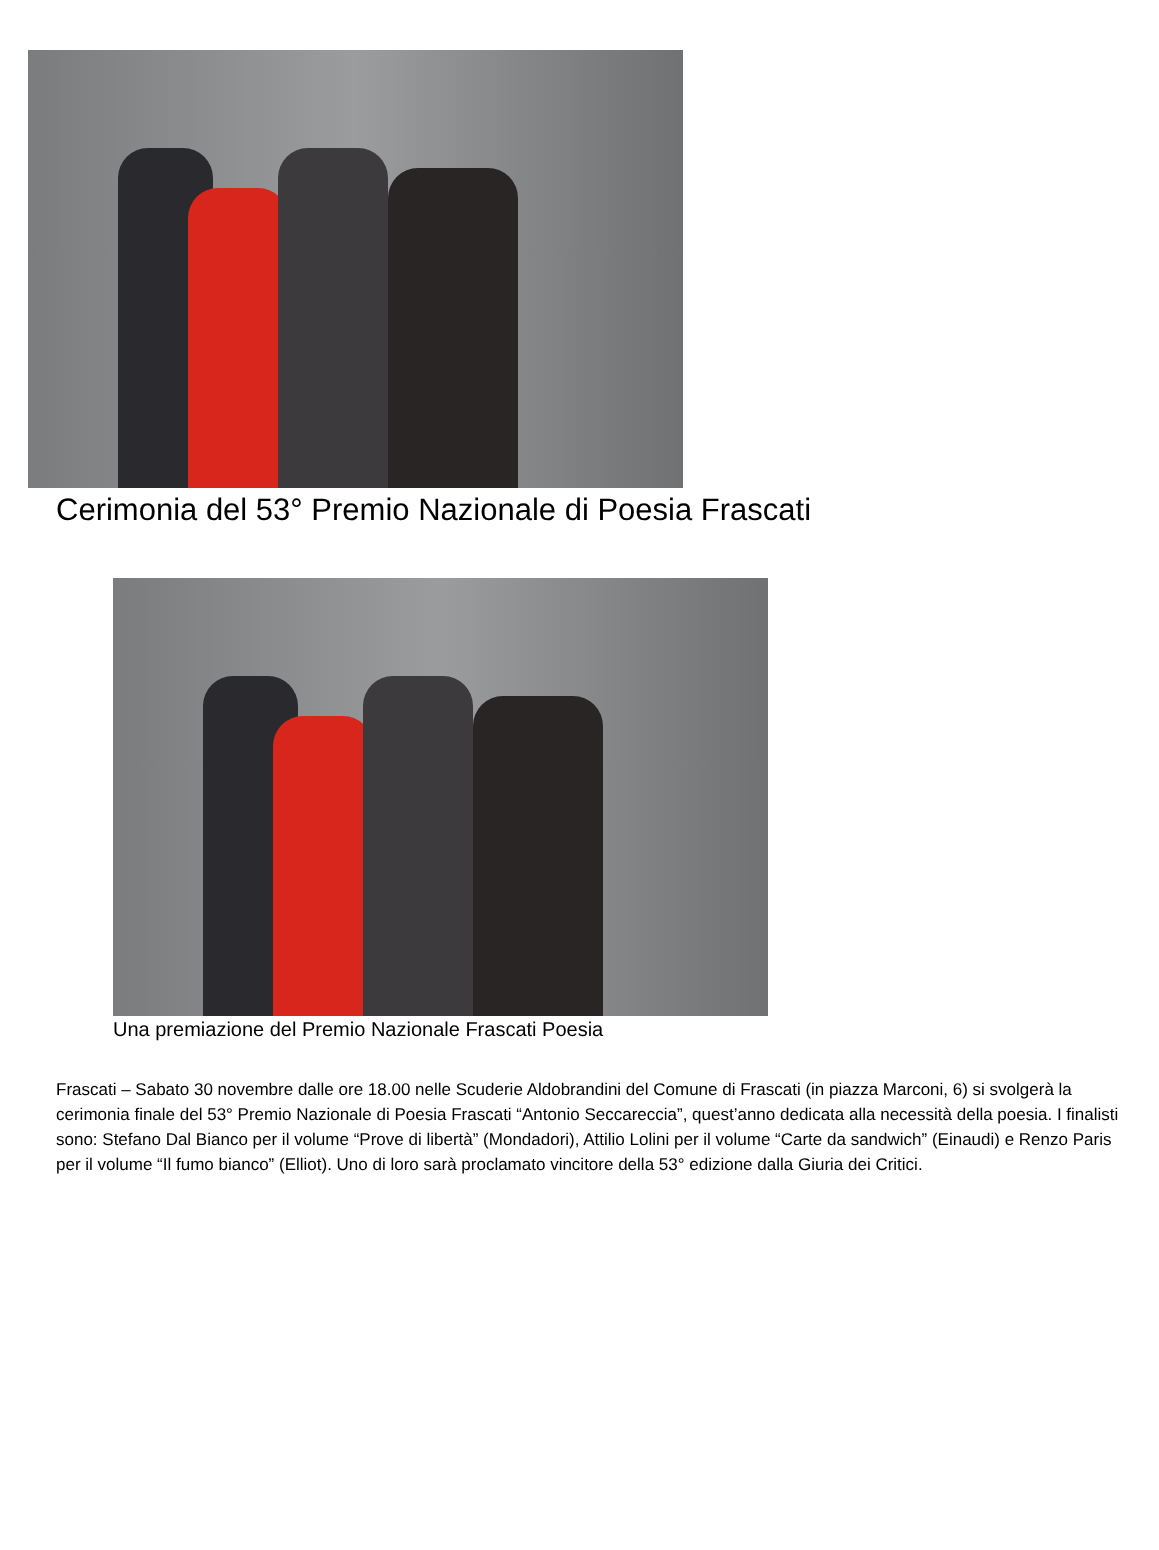Cerimonia del 53° Premio Nazionale di Poesia Frascati
Una premiazione del Premio Nazionale Frascati Poesia
Frascati – Sabato 30 novembre dalle ore 18.00 nelle Scuderie Aldobrandini del Comune di Frascati (in piazza Marconi, 6) si svolgerà la cerimonia finale del 53° Premio Nazionale di Poesia Frascati “Antonio Seccareccia”, quest’anno dedicata alla necessità della poesia. I finalisti sono: Stefano Dal Bianco per il volume “Prove di libertà” (Mondadori), Attilio Lolini per il volume “Carte da sandwich” (Einaudi) e Renzo Paris per il volume “Il fumo bianco” (Elliot). Uno di loro sarà proclamato vincitore della 53° edizione dalla Giuria dei Critici.